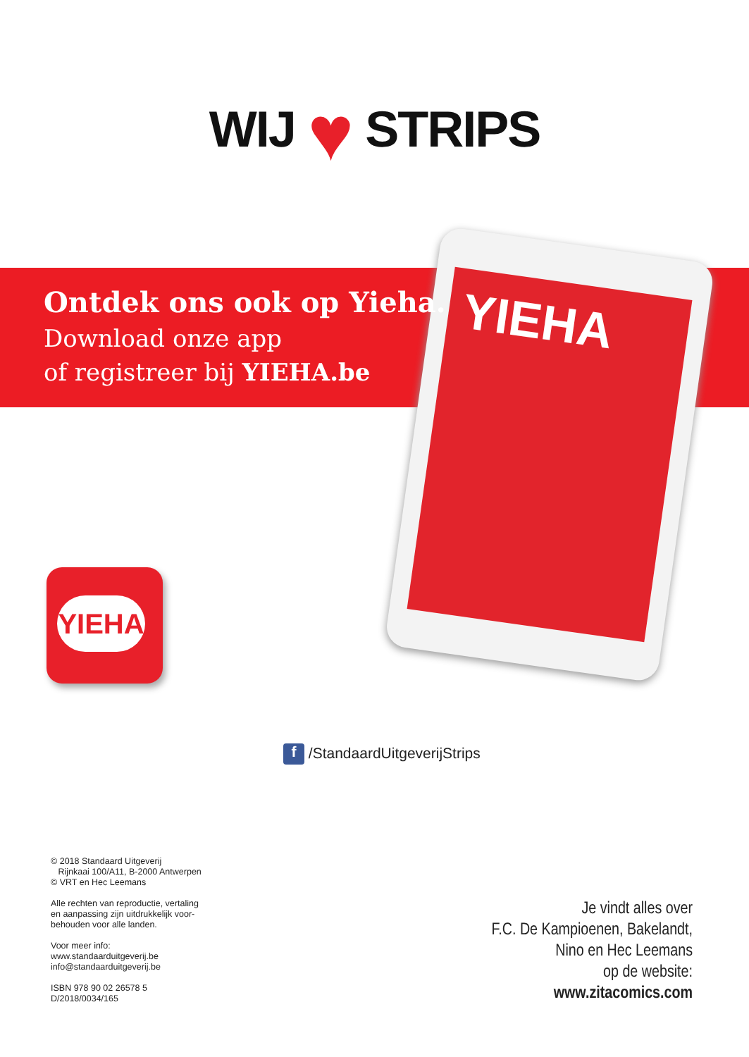WIJ ♥ STRIPS
YIEHA
Ontdek ons ook op Yieha.
Download onze app
of registreer bij YIEHA.be
YIEHA
f /StandaardUitgeverijStrips
© 2018 Standaard Uitgeverij
Rijnkaai 100/A11, B-2000 Antwerpen
© VRT en Hec Leemans
Alle rechten van reproductie, vertaling
en aanpassing zijn uitdrukkelijk voor-
behouden voor alle landen.
Voor meer info:
www.standaarduitgeverij.be
info@standaarduitgeverij.be
ISBN 978 90 02 26578 5
D/2018/0034/165
Je vindt alles over
F.C. De Kampioenen, Bakelandt,
Nino en Hec Leemans
op de website:
www.zitacomics.com